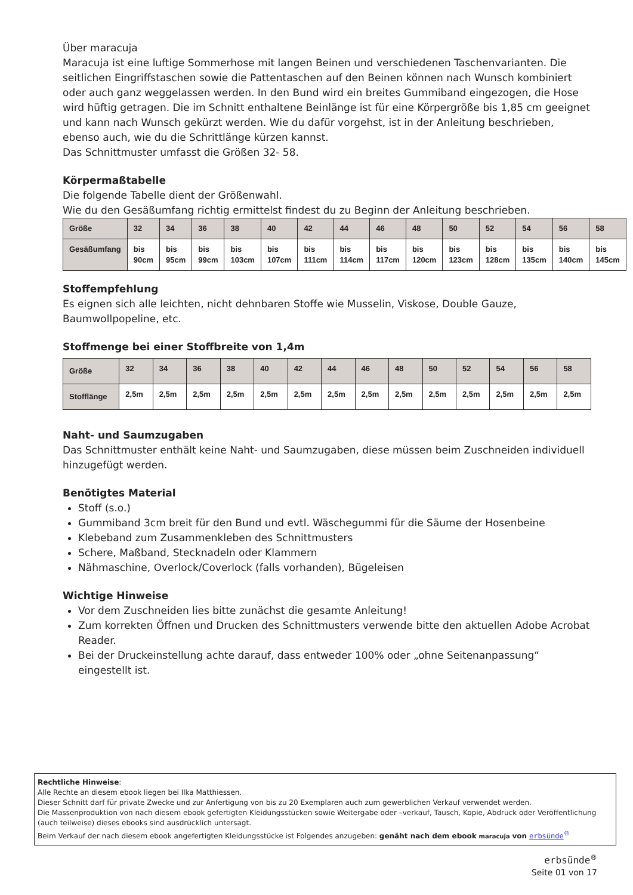Über maracuja
Maracuja ist eine luftige Sommerhose mit langen Beinen und verschiedenen Taschenvarianten. Die seitlichen Eingriffstaschen sowie die Pattentaschen auf den Beinen können nach Wunsch kombiniert oder auch ganz weggelassen werden. In den Bund wird ein breites Gummiband eingezogen, die Hose wird hüftig getragen. Die im Schnitt enthaltene Beinlänge ist für eine Körpergröße bis 1,85 cm geeignet und kann nach Wunsch gekürzt werden. Wie du dafür vorgehst, ist in der Anleitung beschrieben, ebenso auch, wie du die Schrittlänge kürzen kannst.
Das Schnittmuster umfasst die Größen 32- 58.
Körpermaßtabelle
Die folgende Tabelle dient der Größenwahl.
Wie du den Gesäßumfang richtig ermittelst findest du zu Beginn der Anleitung beschrieben.
| Größe | 32 | 34 | 36 | 38 | 40 | 42 | 44 | 46 | 48 | 50 | 52 | 54 | 56 | 58 |
| Gesäßumfang | bis 90cm | bis 95cm | bis 99cm | bis 103cm | bis 107cm | bis 111cm | bis 114cm | bis 117cm | bis 120cm | bis 123cm | bis 128cm | bis 135cm | bis 140cm | bis 145cm |
Stoffempfehlung
Es eignen sich alle leichten, nicht dehnbaren Stoffe wie Musselin, Viskose, Double Gauze, Baumwollpopeline, etc.
Stoffmenge bei einer Stoffbreite von 1,4m
| Größe | 32 | 34 | 36 | 38 | 40 | 42 | 44 | 46 | 48 | 50 | 52 | 54 | 56 | 58 |
| Stofflänge | 2,5m | 2,5m | 2,5m | 2,5m | 2,5m | 2,5m | 2,5m | 2,5m | 2,5m | 2,5m | 2,5m | 2,5m | 2,5m | 2,5m |
Naht- und Saumzugaben
Das Schnittmuster enthält keine Naht- und Saumzugaben, diese müssen beim Zuschneiden individuell hinzugefügt werden.
Benötigtes Material
Stoff (s.o.)
Gummiband 3cm breit für den Bund und evtl. Wäschegummi für die Säume der Hosenbeine
Klebeband zum Zusammenkleben des Schnittmusters
Schere, Maßband, Stecknadeln oder Klammern
Nähmaschine, Overlock/Coverlock (falls vorhanden), Bügeleisen
Wichtige Hinweise
Vor dem Zuschneiden lies bitte zunächst die gesamte Anleitung!
Zum korrekten Öffnen und Drucken des Schnittmusters verwende bitte den aktuellen Adobe Acrobat Reader.
Bei der Druckeinstellung achte darauf, dass entweder 100% oder „ohne Seitenanpassung“ eingestellt ist.
Rechtliche Hinweise:
Alle Rechte an diesem ebook liegen bei Ilka Matthiessen.
Dieser Schnitt darf für private Zwecke und zur Anfertigung von bis zu 20 Exemplaren auch zum gewerblichen Verkauf verwendet werden.
Die Massenproduktion von nach diesem ebook gefertigten Kleidungsstücken sowie Weitergabe oder –verkauf, Tausch, Kopie, Abdruck oder Veröffentlichung (auch teilweise) dieses ebooks sind ausdrücklich untersagt.
Beim Verkauf der nach diesem ebook angefertigten Kleidungsstücke ist Folgendes anzugeben: genäht nach dem ebook maracuja von erbsünde<sup>®</sup>
erbsünde<sup>®</sup>
Seite 01 von 17